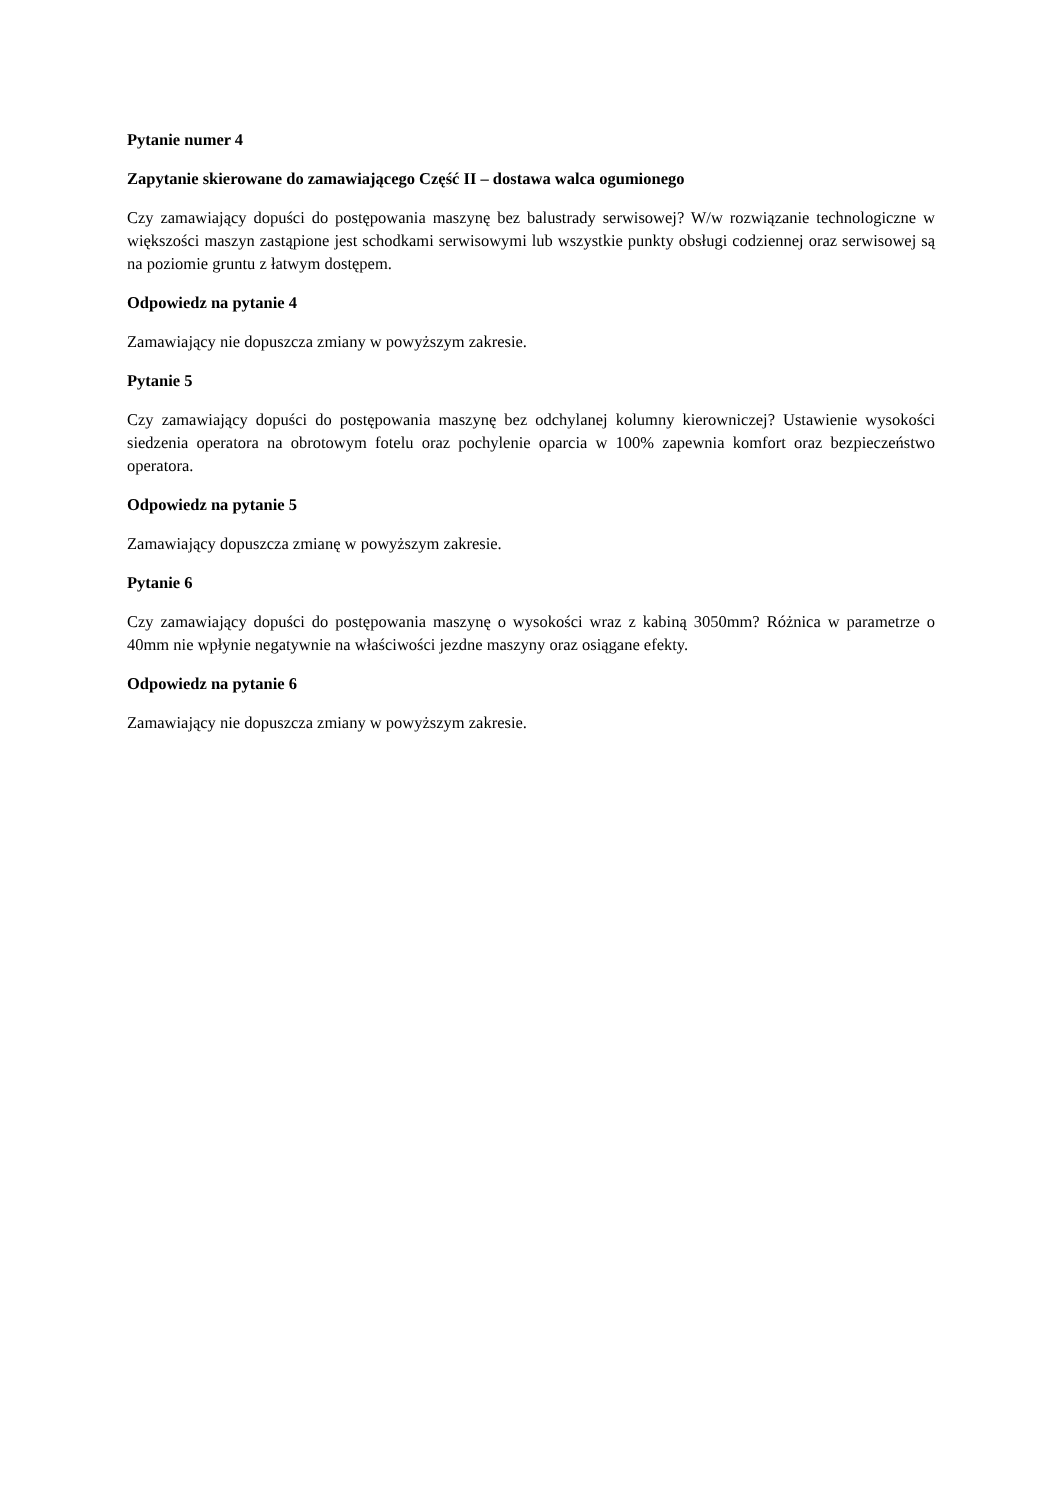Pytanie numer 4
Zapytanie skierowane do zamawiającego Część II – dostawa walca ogumionego
Czy zamawiający dopuści do postępowania maszynę bez balustrady serwisowej? W/w rozwiązanie technologiczne w większości maszyn zastąpione jest schodkami serwisowymi lub wszystkie punkty obsługi codziennej oraz serwisowej są na poziomie gruntu z łatwym dostępem.
Odpowiedz na pytanie 4
Zamawiający nie dopuszcza zmiany w powyższym zakresie.
Pytanie 5
Czy zamawiający dopuści do postępowania maszynę bez odchylanej kolumny kierowniczej? Ustawienie wysokości siedzenia operatora na obrotowym fotelu oraz pochylenie oparcia w 100% zapewnia komfort oraz bezpieczeństwo operatora.
Odpowiedz na pytanie 5
Zamawiający dopuszcza zmianę w powyższym zakresie.
Pytanie 6
Czy zamawiający dopuści do postępowania maszynę o wysokości wraz z kabiną 3050mm? Różnica w parametrze o 40mm nie wpłynie negatywnie na właściwości jezdne maszyny oraz osiągane efekty.
Odpowiedz na pytanie 6
Zamawiający nie dopuszcza zmiany w powyższym zakresie.